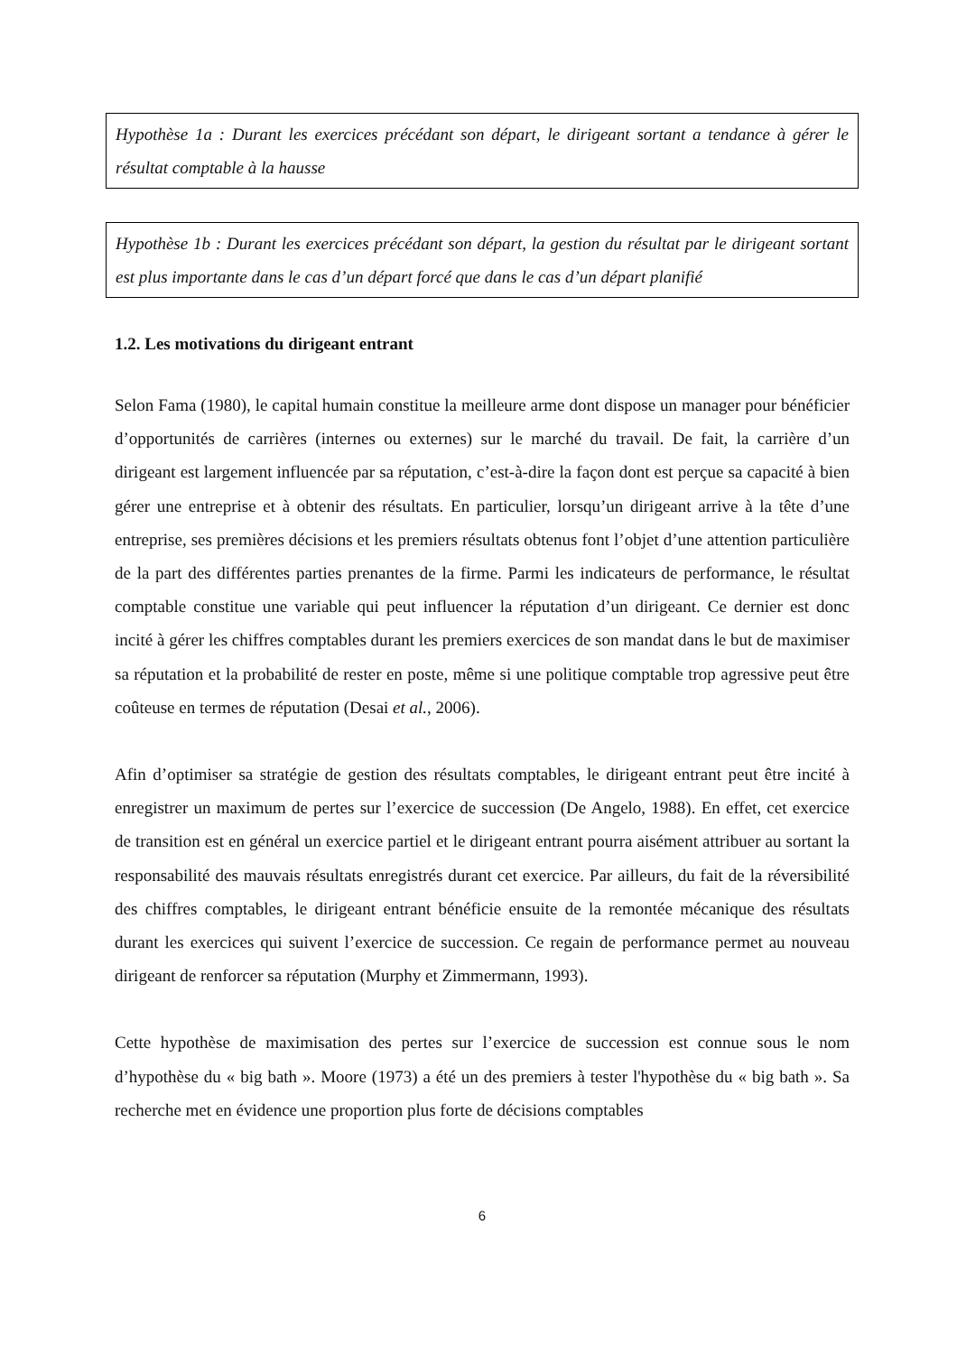Hypothèse 1a : Durant les exercices précédant son départ, le dirigeant sortant a tendance à gérer le résultat comptable à la hausse
Hypothèse 1b : Durant les exercices précédant son départ, la gestion du résultat par le dirigeant sortant est plus importante dans le cas d’un départ forcé que dans le cas d’un départ planifié
1.2. Les motivations du dirigeant entrant
Selon Fama (1980), le capital humain constitue la meilleure arme dont dispose un manager pour bénéficier d’opportunités de carrières (internes ou externes) sur le marché du travail. De fait, la carrière d’un dirigeant est largement influencée par sa réputation, c’est-à-dire la façon dont est perçue sa capacité à bien gérer une entreprise et à obtenir des résultats. En particulier, lorsqu’un dirigeant arrive à la tête d’une entreprise, ses premières décisions et les premiers résultats obtenus font l’objet d’une attention particulière de la part des différentes parties prenantes de la firme. Parmi les indicateurs de performance, le résultat comptable constitue une variable qui peut influencer la réputation d’un dirigeant. Ce dernier est donc incité à gérer les chiffres comptables durant les premiers exercices de son mandat dans le but de maximiser sa réputation et la probabilité de rester en poste, même si une politique comptable trop agressive peut être coûteuse en termes de réputation (Desai et al., 2006).
Afin d’optimiser sa stratégie de gestion des résultats comptables, le dirigeant entrant peut être incité à enregistrer un maximum de pertes sur l’exercice de succession (De Angelo, 1988). En effet, cet exercice de transition est en général un exercice partiel et le dirigeant entrant pourra aisément attribuer au sortant la responsabilité des mauvais résultats enregistrés durant cet exercice. Par ailleurs, du fait de la réversibilité des chiffres comptables, le dirigeant entrant bénéficie ensuite de la remontée mécanique des résultats durant les exercices qui suivent l’exercice de succession. Ce regain de performance permet au nouveau dirigeant de renforcer sa réputation (Murphy et Zimmermann, 1993).
Cette hypothèse de maximisation des pertes sur l’exercice de succession est connue sous le nom d’hypothèse du « big bath ». Moore (1973) a été un des premiers à tester l'hypothèse du « big bath ». Sa recherche met en évidence une proportion plus forte de décisions comptables
6